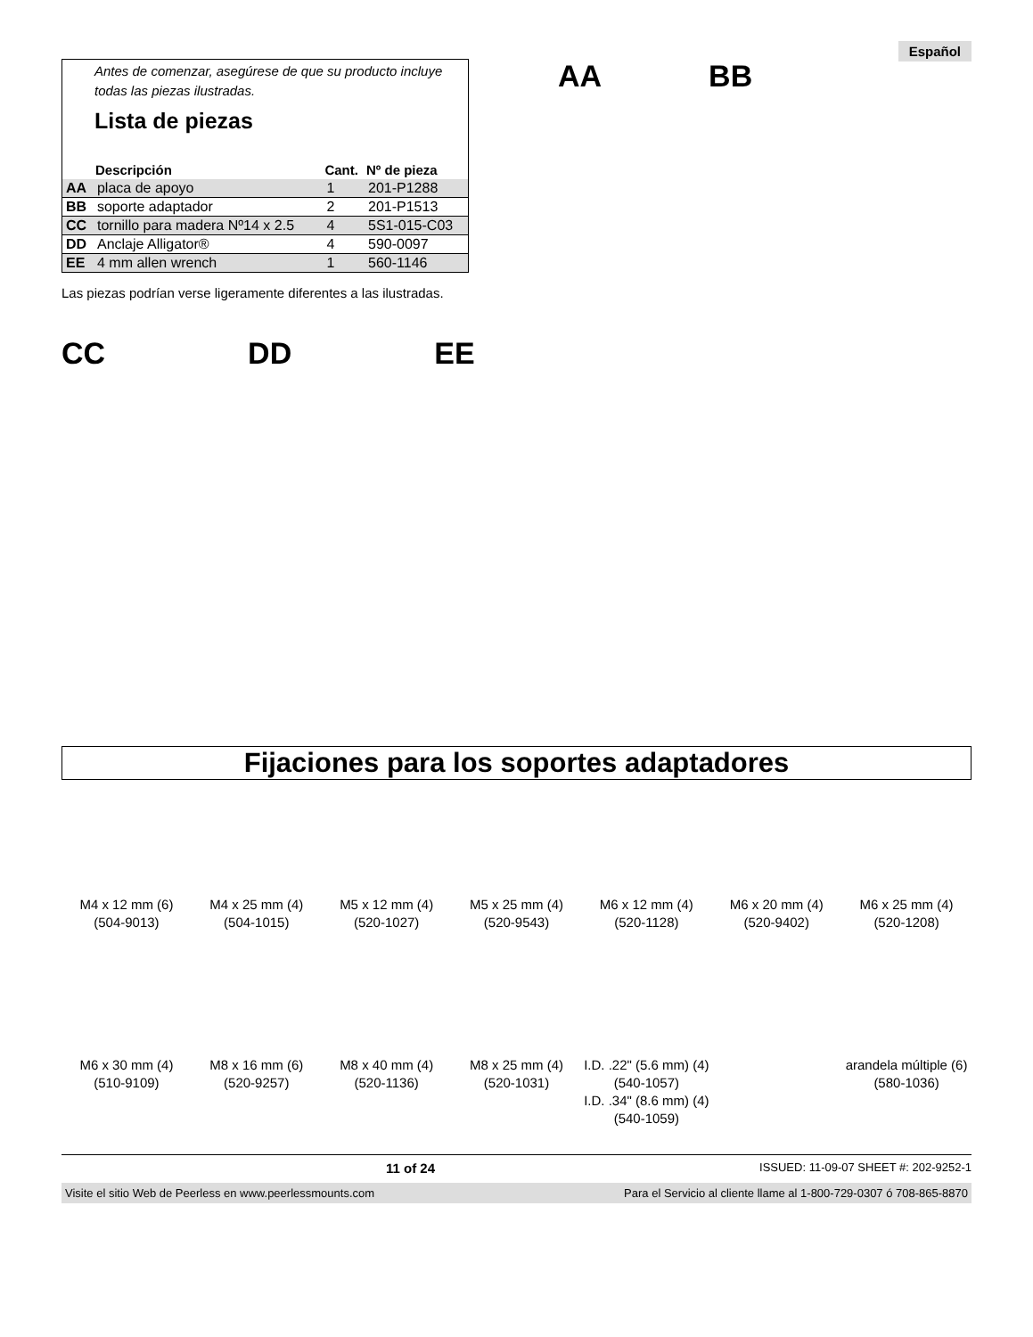Español
Antes de comenzar, asegúrese de que su producto incluye todas las piezas ilustradas.
Lista de piezas
| | Descripción | Cant. | Nº de pieza |
| --- | --- | --- | --- |
| AA | placa de apoyo | 1 | 201-P1288 |
| BB | soporte adaptador | 2 | 201-P1513 |
| CC | tornillo para madera Nº14 x 2.5 | 4 | 5S1-015-C03 |
| DD | Anclaje Alligator® | 4 | 590-0097 |
| EE | 4 mm allen wrench | 1 | 560-1146 |
AA BB
Las piezas podrían verse ligeramente diferentes a las ilustradas.
CC DD EE
Fijaciones para los soportes adaptadores
M4 x 12 mm (6)
(504-9013)
M4 x 25 mm (4)
(504-1015)
M5 x 12 mm (4)
(520-1027)
M5 x 25 mm (4)
(520-9543)
M6 x 12 mm (4)
(520-1128)
M6 x 20 mm (4)
(520-9402)
M6 x 25 mm (4)
(520-1208)
M6 x 30 mm (4)
(510-9109)
M8 x 16 mm (6)
(520-9257)
M8 x 40 mm (4)
(520-1136)
M8 x 25 mm (4)
(520-1031)
I.D. .22" (5.6 mm) (4)
(540-1057)
I.D. .34" (8.6 mm) (4)
(540-1059)
arandela múltiple (6)
(580-1036)
11 of 24 ISSUED: 11-09-07 SHEET #: 202-9252-1
Visite el sitio Web de Peerless en www.peerlessmounts.com Para el Servicio al cliente llame al 1-800-729-0307 ó 708-865-8870